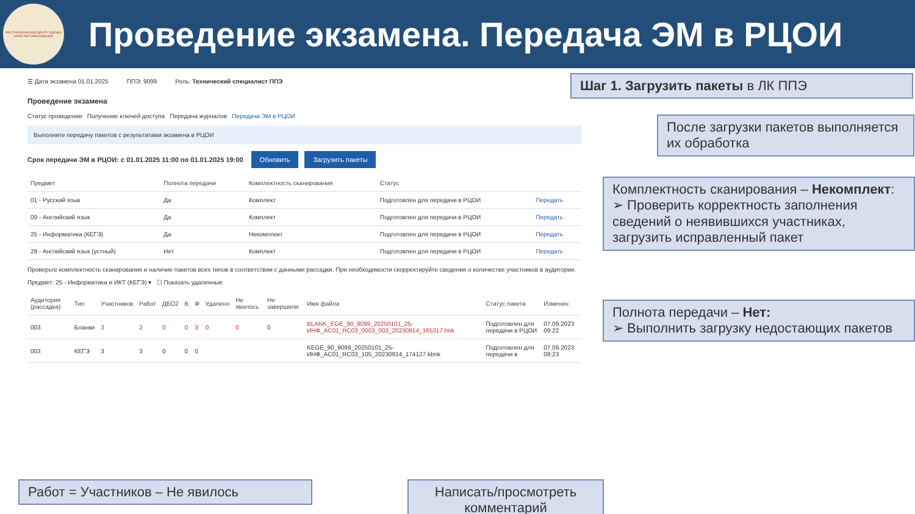РЕСПУБЛИКАНСКИЙ ЦЕНТР ОЦЕНКИ КАЧЕСТВА ОБРАЗОВАНИЯ
Проведение экзамена. Передача ЭМ в РЦОИ
☰ Дата экзамена 01.01.2025 ППЭ: 9099 Роль: Технический специалист ППЭ
Проведение экзамена
Статус проведения Получение ключей доступа Передача журналов Передача ЭМ в РЦОИ
Выполните передачу пакетов с результатами экзамена в РЦОИ
Срок передачи ЭМ в РЦОИ: с 01.01.2025 11:00 по 01.01.2025 19:00 Обновить Загрузить пакеты
| Предмет | Полнота передачи | Комплектность сканирования | Статус | |
| --- | --- | --- | --- | --- |
| 01 - Русский язык | Да | Комплект | Подготовлен для передачи в РЦОИ | Передать |
| 09 - Английский язык | Да | Комплект | Подготовлен для передачи в РЦОИ | Передать |
| 25 - Информатика (КЕГЭ) | Да | Некомплект | Подготовлен для передачи в РЦОИ | Передать |
| 29 - Английский язык (устный) | Нет | Комплект | Подготовлен для передачи в РЦОИ | Передать |
Проверьте комплектность сканирования и наличие пакетов всех типов в соответствии с данными рассадки. При необходимости скорректируйте сведения о количестве участников в аудитории.
Предмет: 25 - Информатика и ИКТ (КЕГЭ) ▾ ☐ Показать удаленные
| Аудитория (рассадка) | Тип | Участников | Работ | ДБО2 | В | Ф | Удалено | Не явилось | Не завершили | Имя файла | Статус пакета | Изменен |
| --- | --- | --- | --- | --- | --- | --- | --- | --- | --- | --- | --- | --- |
| 003 | Бланки | 3 | 2 | 0 | 0 | 3 | 0 | 0 | 0 | BLANK_EGE_90_9099_20250101_25-ИНФ_AC01_RC03_0003_003_20230914_165317.bnk | Подготовлен для передачи в РЦОИ | 07.09.2023 09:22 |
| 003 | КЕГЭ | 3 | 3 | 0 | 0 | 0 | | | | KEGE_90_9099_20250101_25-ИНФ_AC01_RC03_105_20230914_174127.kbnk | Подготовлен для передачи в | 07.09.2023 09:23 |
Шаг 1. Загрузить пакеты в ЛК ППЭ
После загрузки пакетов выполняется их обработка
Комплектность сканирования – Некомплект:
➢ Проверить корректность заполнения сведений о неявившихся участниках, загрузить исправленный пакет
Полнота передачи – Нет:
➢ Выполнить загрузку недостающих пакетов
Работ = Участников – Не явилось
Написать/просмотреть комментарий